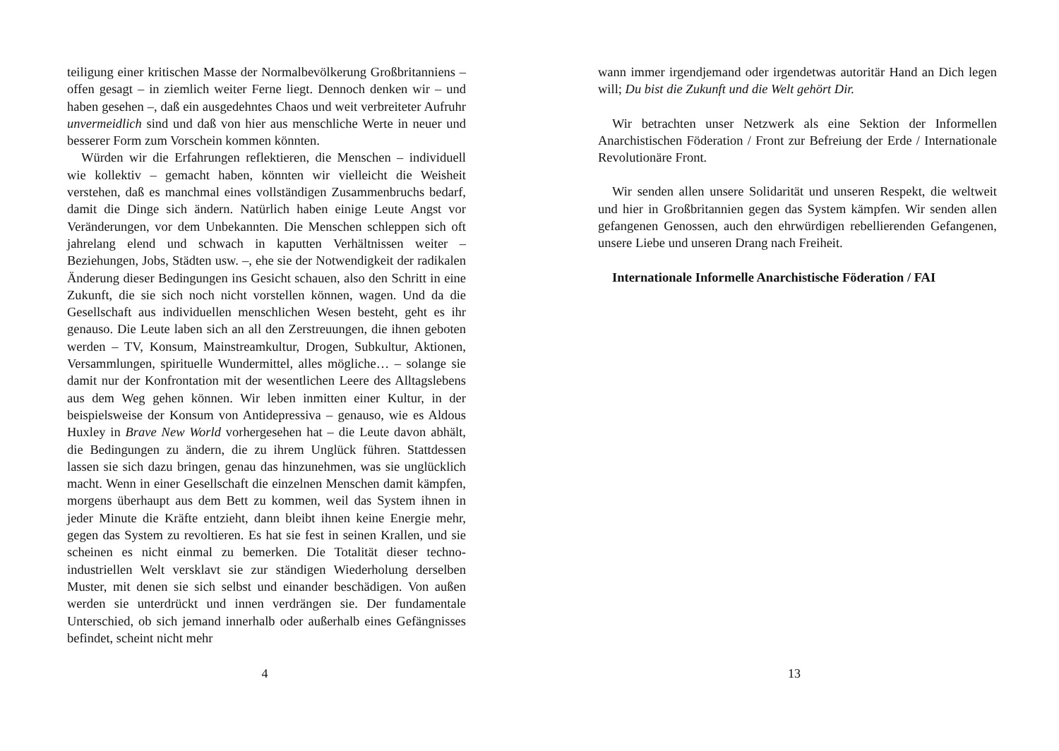teiligung einer kritischen Masse der Normalbevölkerung Großbritanniens – offen gesagt – in ziemlich weiter Ferne liegt. Dennoch denken wir – und haben gesehen –, daß ein ausgedehntes Chaos und weit verbreiteter Aufruhr unvermeidlich sind und daß von hier aus menschliche Werte in neuer und besserer Form zum Vorschein kommen könnten.
Würden wir die Erfahrungen reflektieren, die Menschen – individuell wie kollektiv – gemacht haben, könnten wir vielleicht die Weisheit verstehen, daß es manchmal eines vollständigen Zusammenbruchs bedarf, damit die Dinge sich ändern. Natürlich haben einige Leute Angst vor Veränderungen, vor dem Unbekannten. Die Menschen schleppen sich oft jahrelang elend und schwach in kaputten Verhältnissen weiter – Beziehungen, Jobs, Städten usw. –, ehe sie der Notwendigkeit der radikalen Änderung dieser Bedingungen ins Gesicht schauen, also den Schritt in eine Zukunft, die sie sich noch nicht vorstellen können, wagen. Und da die Gesellschaft aus individuellen menschlichen Wesen besteht, geht es ihr genauso. Die Leute laben sich an all den Zerstreuungen, die ihnen geboten werden – TV, Konsum, Mainstreamkultur, Drogen, Subkultur, Aktionen, Versammlungen, spirituelle Wundermittel, alles mögliche… – solange sie damit nur der Konfrontation mit der wesentlichen Leere des Alltagslebens aus dem Weg gehen können. Wir leben inmitten einer Kultur, in der beispielsweise der Konsum von Antidepressiva – genauso, wie es Aldous Huxley in Brave New World vorhergesehen hat – die Leute davon abhält, die Bedingungen zu ändern, die zu ihrem Unglück führen. Stattdessen lassen sie sich dazu bringen, genau das hinzunehmen, was sie unglücklich macht. Wenn in einer Gesellschaft die einzelnen Menschen damit kämpfen, morgens überhaupt aus dem Bett zu kommen, weil das System ihnen in jeder Minute die Kräfte entzieht, dann bleibt ihnen keine Energie mehr, gegen das System zu revoltieren. Es hat sie fest in seinen Krallen, und sie scheinen es nicht einmal zu bemerken. Die Totalität dieser techno-industriellen Welt versklavt sie zur ständigen Wiederholung derselben Muster, mit denen sie sich selbst und einander beschädigen. Von außen werden sie unterdrückt und innen verdrängen sie. Der fundamentale Unterschied, ob sich jemand innerhalb oder außerhalb eines Gefängnisses befindet, scheint nicht mehr
4
wann immer irgendjemand oder irgendetwas autoritär Hand an Dich legen will; Du bist die Zukunft und die Welt gehört Dir.
Wir betrachten unser Netzwerk als eine Sektion der Informellen Anarchistischen Föderation / Front zur Befreiung der Erde / Internationale Revolutionäre Front.
Wir senden allen unsere Solidarität und unseren Respekt, die weltweit und hier in Großbritannien gegen das System kämpfen. Wir senden allen gefangenen Genossen, auch den ehrwürdigen rebellierenden Gefangenen, unsere Liebe und unseren Drang nach Freiheit.
Internationale Informelle Anarchistische Föderation / FAI
13